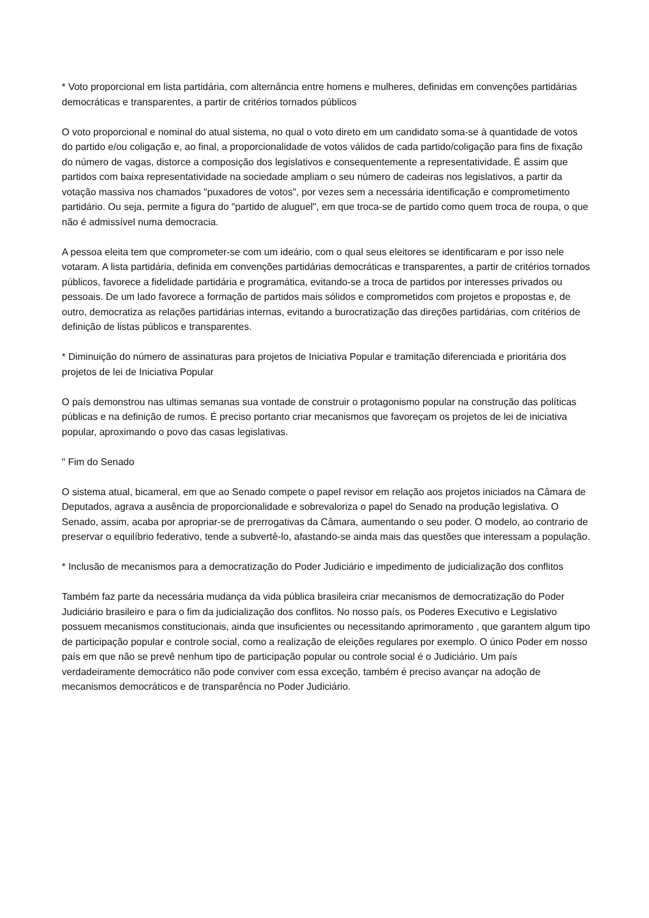* Voto proporcional em lista partidária, com alternância entre homens e mulheres, definidas em convenções partidárias democráticas e transparentes, a partir de critérios tornados públicos
O voto proporcional e nominal do atual sistema, no qual o voto direto em um candidato soma-se à quantidade de votos do partido e/ou coligação e, ao final, a proporcionalidade de votos válidos de cada partido/coligação para fins de fixação do número de vagas, distorce a composição dos legislativos e consequentemente a representatividade. É assim que partidos com baixa representatividade na sociedade ampliam o seu número de cadeiras nos legislativos, a partir da votação massiva nos chamados "puxadores de votos", por vezes sem a necessária identificação e comprometimento partidário. Ou seja, permite a figura do "partido de aluguel", em que troca-se de partido como quem troca de roupa, o que não é admissível numa democracia.
A pessoa eleita tem que comprometer-se com um ideário, com o qual seus eleitores se identificaram e por isso nele votaram. A lista partidária, definida em convenções partidárias democráticas e transparentes, a partir de critérios tornados públicos, favorece a fidelidade partidária e programática, evitando-se a troca de partidos por interesses privados ou pessoais. De um lado favorece a formação de partidos mais sólidos e comprometidos com projetos e propostas e, de outro, democratiza as relações partidárias internas, evitando a burocratização das direções partidárias, com critérios de definição de listas públicos e transparentes.
* Diminuição do número de assinaturas para projetos de Iniciativa Popular e tramitação diferenciada e prioritária dos projetos de lei de Iniciativa Popular
O país demonstrou nas ultimas semanas sua vontade de construir o protagonismo popular na construção das políticas públicas e na definição de rumos. É preciso portanto criar mecanismos que favoreçam os projetos de lei de iniciativa popular, aproximando o povo das casas legislativas.
" Fim do Senado
O sistema atual, bicameral, em que ao Senado compete o papel revisor em relação aos projetos iniciados na Câmara de Deputados, agrava a ausência de proporcionalidade e sobrevaloriza o papel do Senado na produção legislativa. O Senado, assim, acaba por apropriar-se de prerrogativas da Câmara, aumentando o seu poder. O modelo, ao contrario de preservar o equilíbrio federativo, tende a subvertê-lo, afastando-se ainda mais das questões que interessam a população.
* Inclusão de mecanismos para a democratização do Poder Judiciário e impedimento de judicialização dos conflitos
Também faz parte da necessária mudança da vida pública brasileira criar mecanismos de democratização do Poder Judiciário brasileiro e para o fim da judicialização dos conflitos. No nosso país, os Poderes Executivo e Legislativo possuem mecanismos constitucionais, ainda que insuficientes ou necessitando aprimoramento , que garantem algum tipo de participação popular e controle social, como a realização de eleições regulares por exemplo. O único Poder em nosso país em que não se prevê nenhum tipo de participação popular ou controle social é o Judiciário. Um país verdadeiramente democrático não pode conviver com essa exceção, também é preciso avançar na adoção de mecanismos democráticos e de transparência no Poder Judiciário.